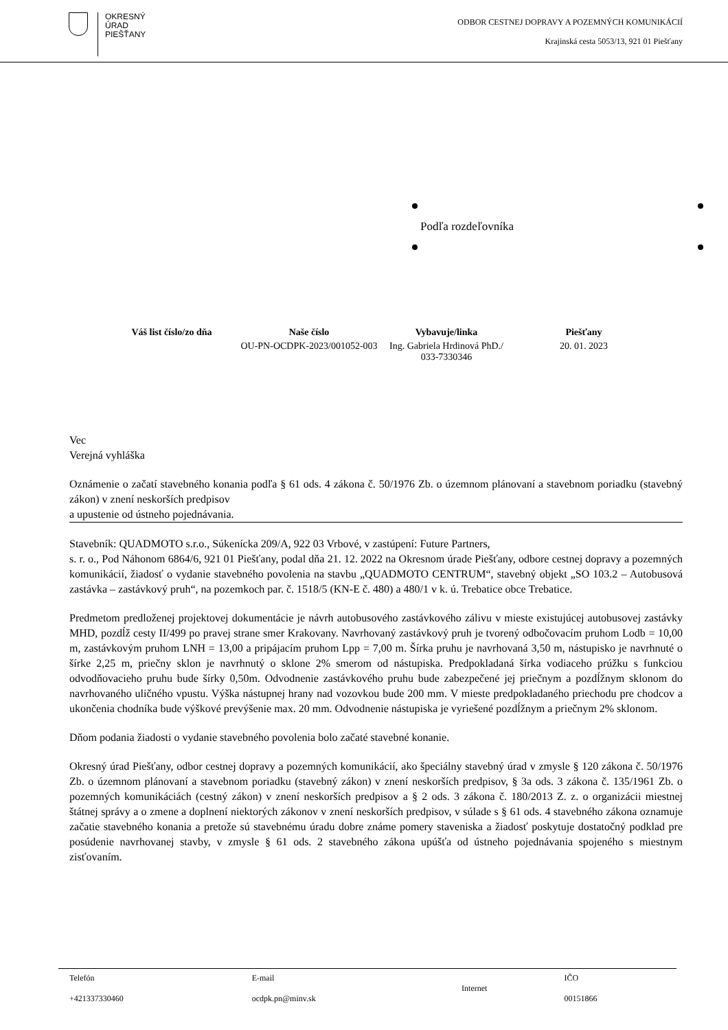OKRESNÝ
ÚRAD
PIEŠŤANY
ODBOR CESTNEJ DOPRAVY A POZEMNÝCH KOMUNIKÁCIÍ
Krajinská cesta 5053/13, 921 01 Piešťany
Podľa rozdeľovníka
| Váš list číslo/zo dňa | Naše číslo | Vybavuje/linka | Piešťany |
| --- | --- | --- | --- |
| | OU-PN-OCDPK-2023/001052-003 | Ing. Gabriela Hrdinová PhD./ 033-7330346 | 20. 01. 2023 |
Vec
Verejná vyhláška
Oznámenie o začatí stavebného konania podľa § 61 ods. 4 zákona č. 50/1976 Zb. o územnom plánovaní a stavebnom poriadku (stavebný zákon) v znení neskorších predpisov
a upustenie od ústneho pojednávania.
Stavebník: QUADMOTO s.r.o., Súkenícka 209/A, 922 03 Vrbové, v zastúpení: Future Partners,
s. r. o., Pod Náhonom 6864/6, 921 01 Piešťany, podal dňa 21. 12. 2022 na Okresnom úrade Piešťany, odbore cestnej dopravy a pozemných komunikácií, žiadosť o vydanie stavebného povolenia na stavbu „QUADMOTO CENTRUM“, stavebný objekt „SO 103.2 – Autobusová zastávka – zastávkový pruh“, na pozemkoch par. č. 1518/5 (KN-E č. 480) a 480/1 v k. ú. Trebatice obce Trebatice.
Predmetom predloženej projektovej dokumentácie je návrh autobusového zastávkového zálivu v mieste existujúcej autobusovej zastávky MHD, pozdĺž cesty II/499 po pravej strane smer Krakovany. Navrhovaný zastávkový pruh je tvorený odbočovacím pruhom Lodb = 10,00 m, zastávkovým pruhom LNH = 13,00 a pripájacím pruhom Lpp = 7,00 m. Šírka pruhu je navrhovaná 3,50 m, nástupisko je navrhnuté o šírke 2,25 m, priečny sklon je navrhnutý o sklone 2% smerom od nástupiska. Predpokladaná šírka vodiaceho prúžku s funkciou odvodňovacieho pruhu bude šírky 0,50m. Odvodnenie zastávkového pruhu bude zabezpečené jej priečnym a pozdĺžnym sklonom do navrhovaného uličného vpustu. Výška nástupnej hrany nad vozovkou bude 200 mm. V mieste predpokladaného priechodu pre chodcov a ukončenia chodníka bude výškové prevýšenie max. 20 mm. Odvodnenie nástupiska je vyriešené pozdĺžnym a priečnym 2% sklonom.
Dňom podania žiadosti o vydanie stavebného povolenia bolo začaté stavebné konanie.
Okresný úrad Piešťany, odbor cestnej dopravy a pozemných komunikácií, ako špeciálny stavebný úrad v zmysle § 120 zákona č. 50/1976 Zb. o územnom plánovaní a stavebnom poriadku (stavebný zákon) v znení neskorších predpisov, § 3a ods. 3 zákona č. 135/1961 Zb. o pozemných komunikáciách (cestný zákon) v znení neskorších predpisov a § 2 ods. 3 zákona č. 180/2013 Z. z. o organizácii miestnej štátnej správy a o zmene a doplnení niektorých zákonov v znení neskorších predpisov, v súlade s § 61 ods. 4 stavebného zákona oznamuje začatie stavebného konania a pretože sú stavebnému úradu dobre známe pomery staveniska a žiadosť poskytuje dostatočný podklad pre posúdenie navrhovanej stavby, v zmysle § 61 ods. 2 stavebného zákona upúšťa od ústneho pojednávania spojeného s miestnym zisťovaním.
| Telefón +421337330460 | E-mail ocdpk.pn@minv.sk | Internet | IČO 00151866 |